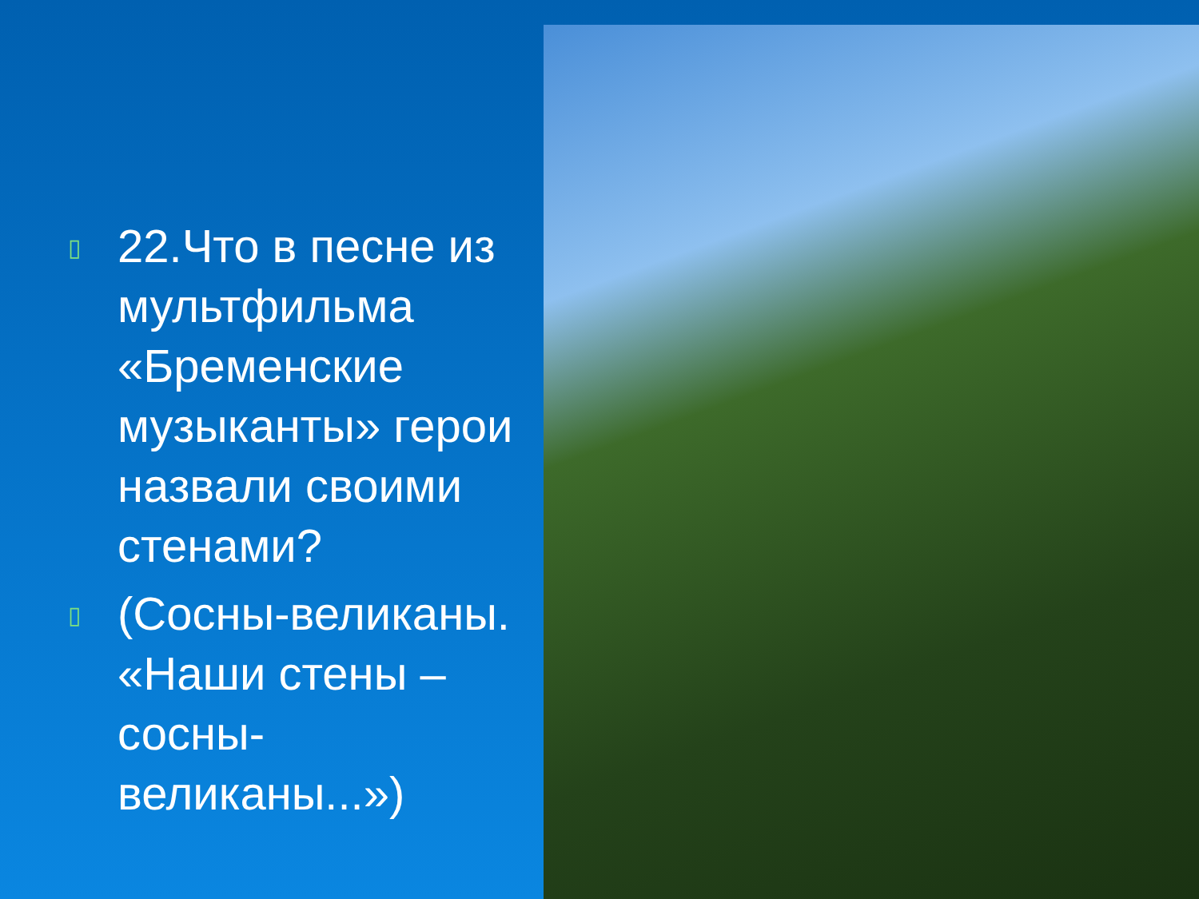▯ 22.Что в песне из мультфильма «Бременские музыканты» герои назвали своими стенами?
▯ (Сосны-великаны. «Наши стены – сосны-великаны...»)